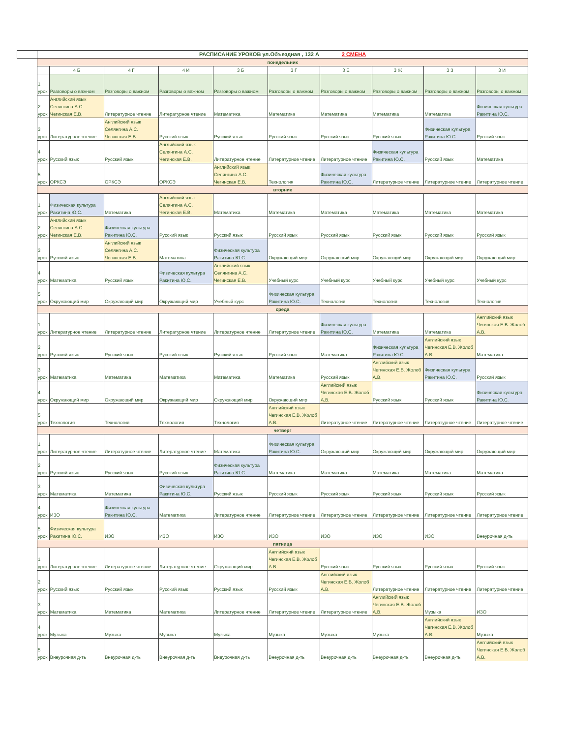| | РАСПИСАНИЕ УРОКОВ ул.Объездная , 132 А 2 СМЕНА | | | | | | | | | |
| | понедельник | | | | | | | | | |
| | | 4 Б | 4 Г | 4 И | 3 Б | 3 Г | 3 Е | 3 Ж | 3 З | 3 И |
| | 1 урок | Разговоры о важном | Разговоры о важном | Разговоры о важном | Разговоры о важном | Разговоры о важном | Разговоры о важном | Разговоры о важном | Разговоры о важном | Разговоры о важном |
| | 2 урок | Английский язык Селянгина А.С. Чегинская Е.В. | Литературное чтение | Литературное чтение | Математика | Математика | Математика | Математика | Математика | Физическая культура Ракитина Ю.С. |
| | 3 урок | Литературное чтение | Английский язык Селянгина А.С. Чегинская Е.В. | Русский язык | Русский язык | Русский язык | Русский язык | Русский язык | Физическая культура Ракитина Ю.С. | Русский язык |
| | 4 урок | Русский язык | Русский язык | Английский язык Селянгина А.С. Чегинская Е.В. | Литературное чтение | Литературное чтение | Литературное чтение | Физическая культура Ракитина Ю.С. | Русский язык | Математика |
| | 5 урок | ОРКСЭ | ОРКСЭ | ОРКСЭ | Английский язык Селянгина А.С. Чегинская Е.В. | Технология | Физическая культура Ракитина Ю.С. | Литературное чтение | Литературное чтение | Литературное чтение |
| | вторник | | | | | | | | | |
| | 1 урок | Физическая культура Ракитина Ю.С. | Математика | Английский язык Селянгина А.С. Чегинская Е.В. | Математика | Математика | Математика | Математика | Математика | Математика |
| | 2 урок | Английский язык Селянгина А.С. Чегинская Е.В. | Физическая культура Ракитина Ю.С. | Русский язык | Русский язык | Русский язык | Русский язык | Русский язык | Русский язык | Русский язык |
| | 3 урок | Русский язык | Английский язык Селянгина А.С. Чегинская Е.В. | Математика | Физическая культура Ракитина Ю.С. | Окружающий мир | Окружающий мир | Окружающий мир | Окружающий мир | Окружающий мир |
| | 4 урок | Математика | Русский язык | Физическая культура Ракитина Ю.С. | Английский язык Селянгина А.С. Чегинская Е.В. | Учебный курс | Учебный курс | Учебный курс | Учебный курс | Учебный курс |
| | 5 урок | Окружающий мир | Окружающий мир | Окружающий мир | Учебный курс | Физическая культура Ракитина Ю.С. | Технология | Технология | Технология | Технология |
| | среда | | | | | | | | | |
| | 1 урок | Литературное чтение | Литературное чтение | Литературное чтение | Литературное чтение | Литературное чтение | Физическая культура Ракитина Ю.С. | Математика | Математика | Английский язык Чегинская Е.В. Жолоб А.В. |
| | 2 урок | Русский язык | Русский язык | Русский язык | Русский язык | Русский язык | Математика | Физическая культура Ракитина Ю.С. | Английский язык Чегинская Е.В. Жолоб А.В. | Математика |
| | 3 урок | Математика | Математика | Математика | Математика | Математика | Русский язык | Английский язык Чегинская Е.В. Жолоб А.В. | Физическая культура Ракитина Ю.С. | Русский язык |
| | 4 урок | Окружающий мир | Окружающий мир | Окружающий мир | Окружающий мир | Окружающий мир | Английский язык Чегинская Е.В. Жолоб А.В. | Русский язык | Русский язык | Физическая культура Ракитина Ю.С. |
| | 5 урок | Технология | Технология | Технология | Технология | Английский язык Чегинская Е.В. Жолоб А.В. | Литературное чтение | Литературное чтение | Литературное чтение | Литературное чтение |
| | четверг | | | | | | | | | |
| | 1 урок | Литературное чтение | Литературное чтение | Литературное чтение | Математика | Физическая культура Ракитина Ю.С. | Окружающий мир | Окружающий мир | Окружающий мир | Окружающий мир |
| | 2 урок | Русский язык | Русский язык | Русский язык | Физическая культура Ракитина Ю.С. | Математика | Математика | Математика | Математика | Математика |
| | 3 урок | Математика | Математика | Физическая культура Ракитина Ю.С. | Русский язык | Русский язык | Русский язык | Русский язык | Русский язык | Русский язык |
| | 4 урок | ИЗО | Физическая культура Ракитина Ю.С. | Математика | Литературное чтение | Литературное чтение | Литературное чтение | Литературное чтение | Литературное чтение | Литературное чтение |
| | 5 урок | Физическая культура Ракитина Ю.С. | ИЗО | ИЗО | ИЗО | ИЗО | ИЗО | ИЗО | ИЗО | Внеурочная д-ть |
| | пятница | | | | | | | | | |
| | 1 урок | Литературное чтение | Литературное чтение | Литературное чтение | Окружающий мир | Английский язык Чегинская Е.В. Жолоб А.В. | Русский язык | Русский язык | Русский язык | Русский язык |
| | 2 урок | Русский язык | Русский язык | Русский язык | Русский язык | Русский язык | Английский язык Чегинская Е.В. Жолоб А.В. | Литературное чтение | Литературное чтение | Литературное чтение |
| | 3 урок | Математика | Математика | Математика | Литературное чтение | Литературное чтение | Литературное чтение | Английский язык Чегинская Е.В. Жолоб А.В. | Музыка | ИЗО |
| | 4 урок | Музыка | Музыка | Музыка | Музыка | Музыка | Музыка | Музыка | Английский язык Чегинская Е.В. Жолоб А.В. | Музыка |
| | 5 урок | Внеурочная д-ть | Внеурочная д-ть | Внеурочная д-ть | Внеурочная д-ть | Внеурочная д-ть | Внеурочная д-ть | Внеурочная д-ть | Внеурочная д-ть | Английский язык Чегинская Е.В. Жолоб А.В. |